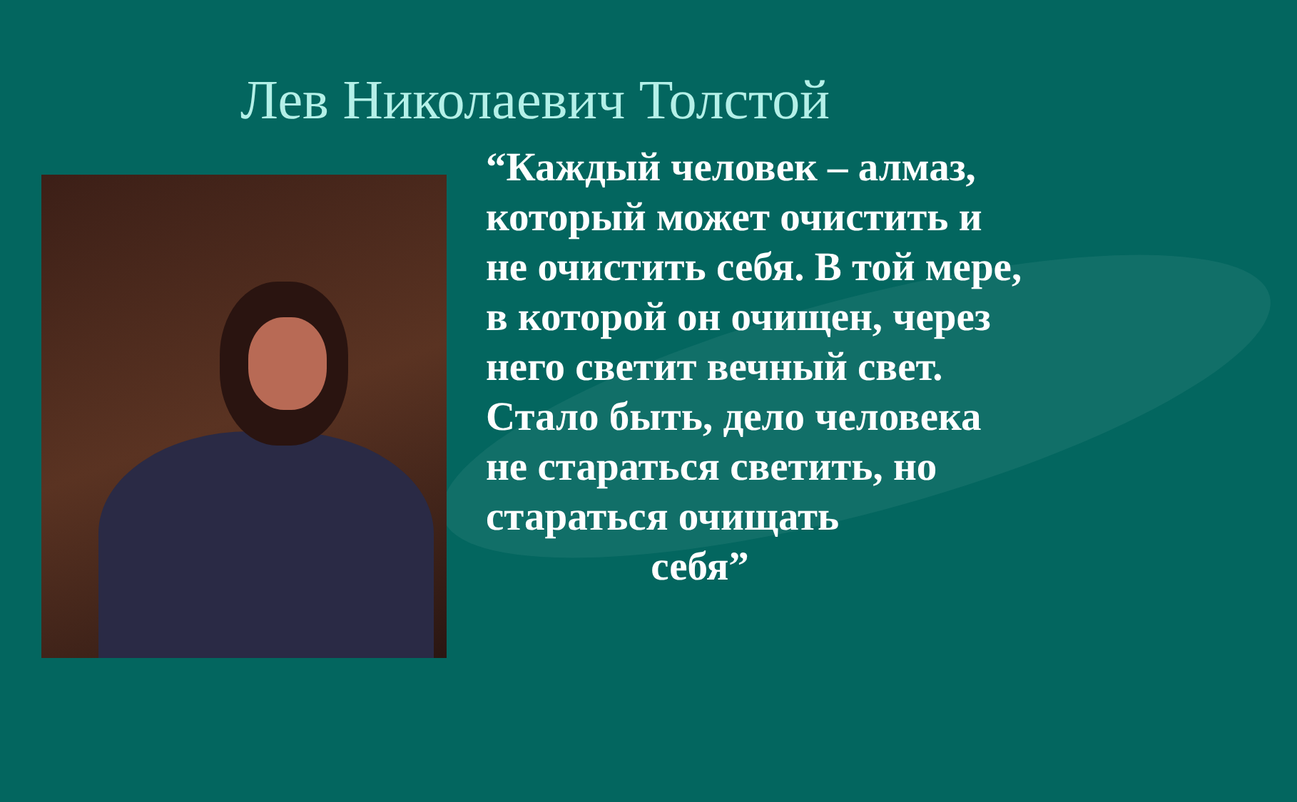Лев Николаевич Толстой
“Каждый человек – алмаз, который может очистить и не очистить себя. В той мере, в которой он очищен, через него светит вечный свет. Стало быть, дело человека не стараться светить, но стараться очищать
себя”